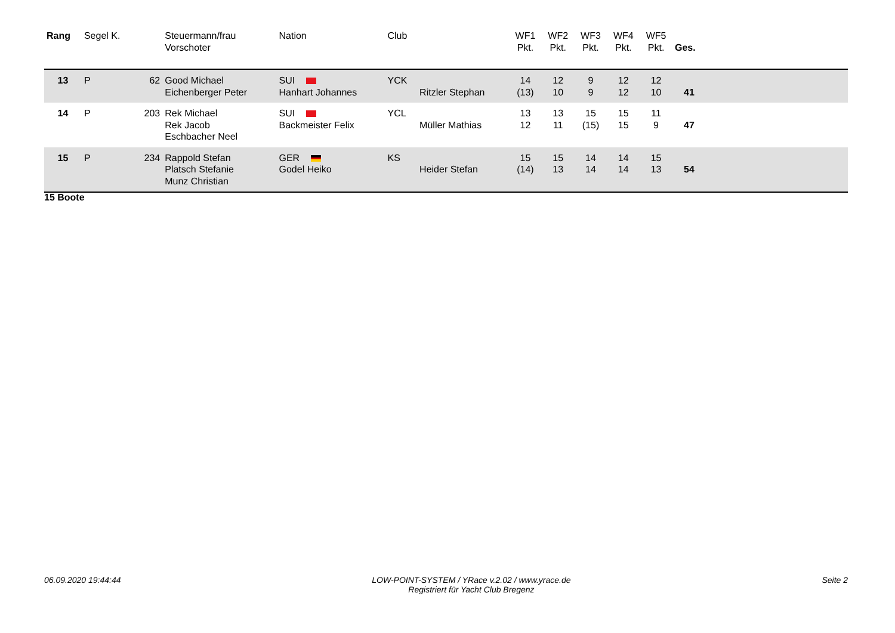| Rang | Segel K. | | Steuermann/frau Vorschoter | Nation | Club | | WF1 Pkt. | WF2 Pkt. | WF3 Pkt. | WF4 Pkt. | WF5 Pkt. | Ges. | |
| --- | --- | --- | --- | --- | --- | --- | --- | --- | --- | --- | --- | --- | --- |
| 13 | P | 62 | Good Michael Eichenberger Peter | SUI Hanhart Johannes | YCK | Ritzler Stephan | 14 (13) | 12 10 | 9 9 | 12 12 | 12 10 | 41 | |
| 14 | P | 203 | Rek Michael Rek Jacob Eschbacher Neel | SUI Backmeister Felix | YCL | Müller Mathias | 13 12 | 13 11 | 15 (15) | 15 15 | 11 9 | 47 | |
| 15 | P | 234 | Rappold Stefan Platsch Stefanie Munz Christian | GER Godel Heiko | KS | Heider Stefan | 15 (14) | 15 13 | 14 14 | 14 14 | 15 13 | 54 | |
15 Boote
06.09.2020 19:44:44 LOW-POINT-SYSTEM / YRace v.2.02 / www.yrace.de
Registriert für Yacht Club Bregenz Seite 2